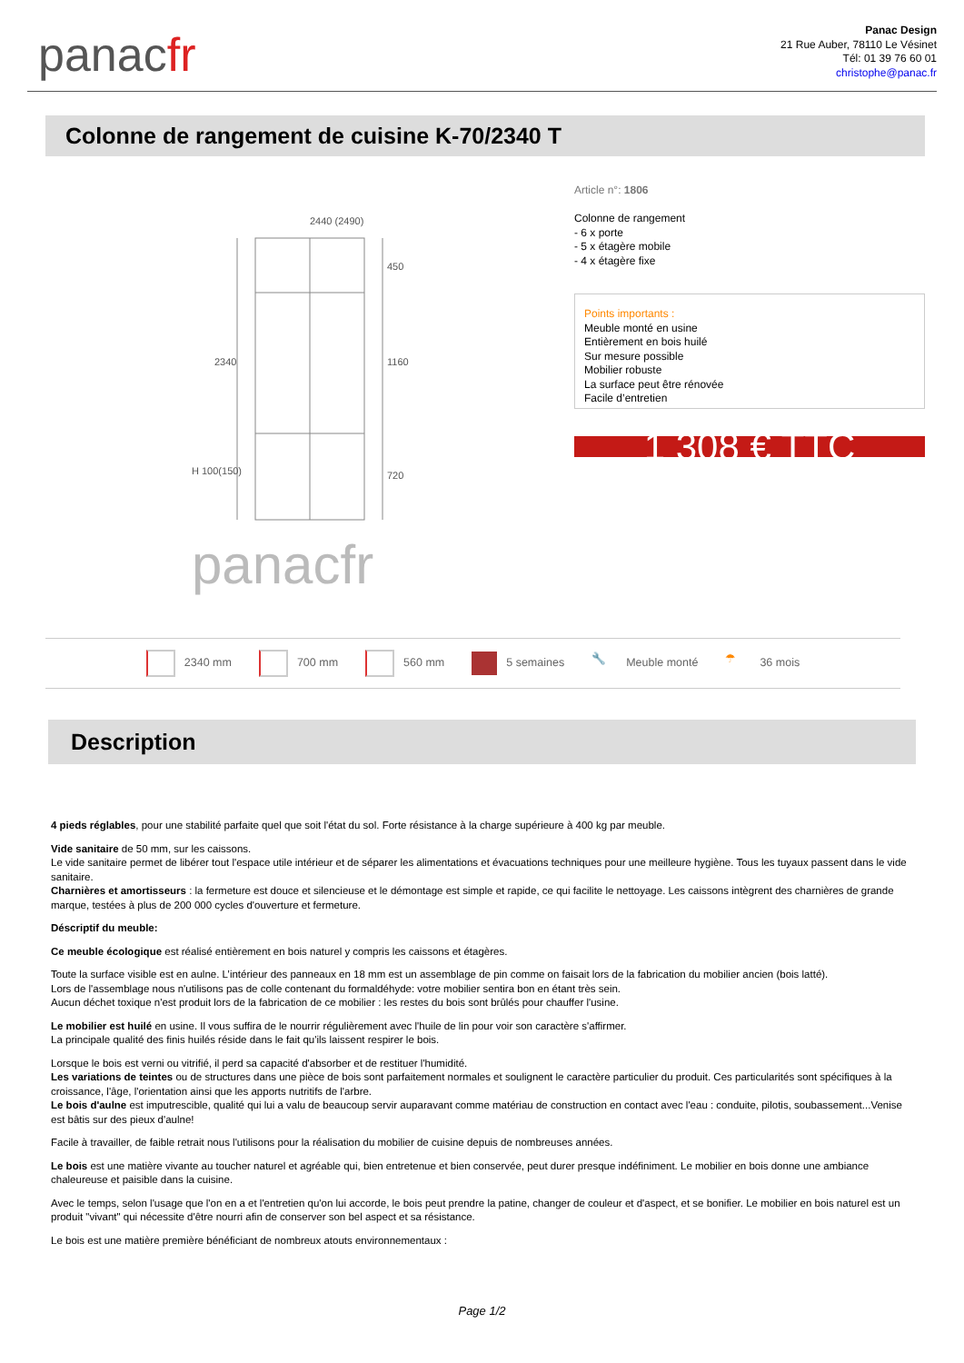panacfr
Panac Design
21 Rue Auber, 78110 Le Vésinet
Tél: 01 39 76 60 01
christophe@panac.fr
Colonne de rangement de cuisine K-70/2340 T
2440 (2490)
2340
450
1160
720
H 100(150)
panacfr
Article n°: 1806
Colonne de rangement
- 6 x porte
- 5 x étagère mobile
- 4 x étagère fixe
Points importants :
Meuble monté en usine
Entièrement en bois huilé
Sur mesure possible
Mobilier robuste
La surface peut être rénovée
Facile d’entretien
1 308 € TTC
2340 mm 700 mm 560 mm 5 semaines
🔧 Meuble monté
☂ 36 mois
Description
4 pieds réglables, pour une stabilité parfaite quel que soit l'état du sol. Forte résistance à la charge supérieure à 400 kg par meuble.
Vide sanitaire de 50 mm, sur les caissons.
Le vide sanitaire permet de libérer tout l'espace utile intérieur et de séparer les alimentations et évacuations techniques pour une meilleure hygiène. Tous les tuyaux passent dans le vide sanitaire.
Charnières et amortisseurs : la fermeture est douce et silencieuse et le démontage est simple et rapide, ce qui facilite le nettoyage. Les caissons intègrent des charnières de grande marque, testées à plus de 200 000 cycles d'ouverture et fermeture.
Déscriptif du meuble:
Ce meuble écologique est réalisé entièrement en bois naturel y compris les caissons et étagères.
Toute la surface visible est en aulne. L’intérieur des panneaux en 18 mm est un assemblage de pin comme on faisait lors de la fabrication du mobilier ancien (bois latté).
Lors de l'assemblage nous n'utilisons pas de colle contenant du formaldéhyde: votre mobilier sentira bon en étant très sein.
Aucun déchet toxique n'est produit lors de la fabrication de ce mobilier : les restes du bois sont brûlés pour chauffer l'usine.
Le mobilier est huilé en usine. Il vous suffira de le nourrir régulièrement avec l'huile de lin pour voir son caractère s'affirmer.
La principale qualité des finis huilés réside dans le fait qu'ils laissent respirer le bois.
Lorsque le bois est verni ou vitrifié, il perd sa capacité d'absorber et de restituer l'humidité.
Les variations de teintes ou de structures dans une pièce de bois sont parfaitement normales et soulignent le caractère particulier du produit. Ces particularités sont spécifiques à la croissance, l'âge, l'orientation ainsi que les apports nutritifs de l'arbre.
Le bois d'aulne est imputrescible, qualité qui lui a valu de beaucoup servir auparavant comme matériau de construction en contact avec l'eau : conduite, pilotis, soubassement...Venise est bâtis sur des pieux d'aulne!
Facile à travailler, de faible retrait nous l'utilisons pour la réalisation du mobilier de cuisine depuis de nombreuses années.
Le bois est une matière vivante au toucher naturel et agréable qui, bien entretenue et bien conservée, peut durer presque indéfiniment. Le mobilier en bois donne une ambiance chaleureuse et paisible dans la cuisine.
Avec le temps, selon l'usage que l'on en a et l'entretien qu'on lui accorde, le bois peut prendre la patine, changer de couleur et d'aspect, et se bonifier. Le mobilier en bois naturel est un produit "vivant" qui nécessite d'être nourri afin de conserver son bel aspect et sa résistance.
Le bois est une matière première bénéficiant de nombreux atouts environnementaux :
Page 1/2